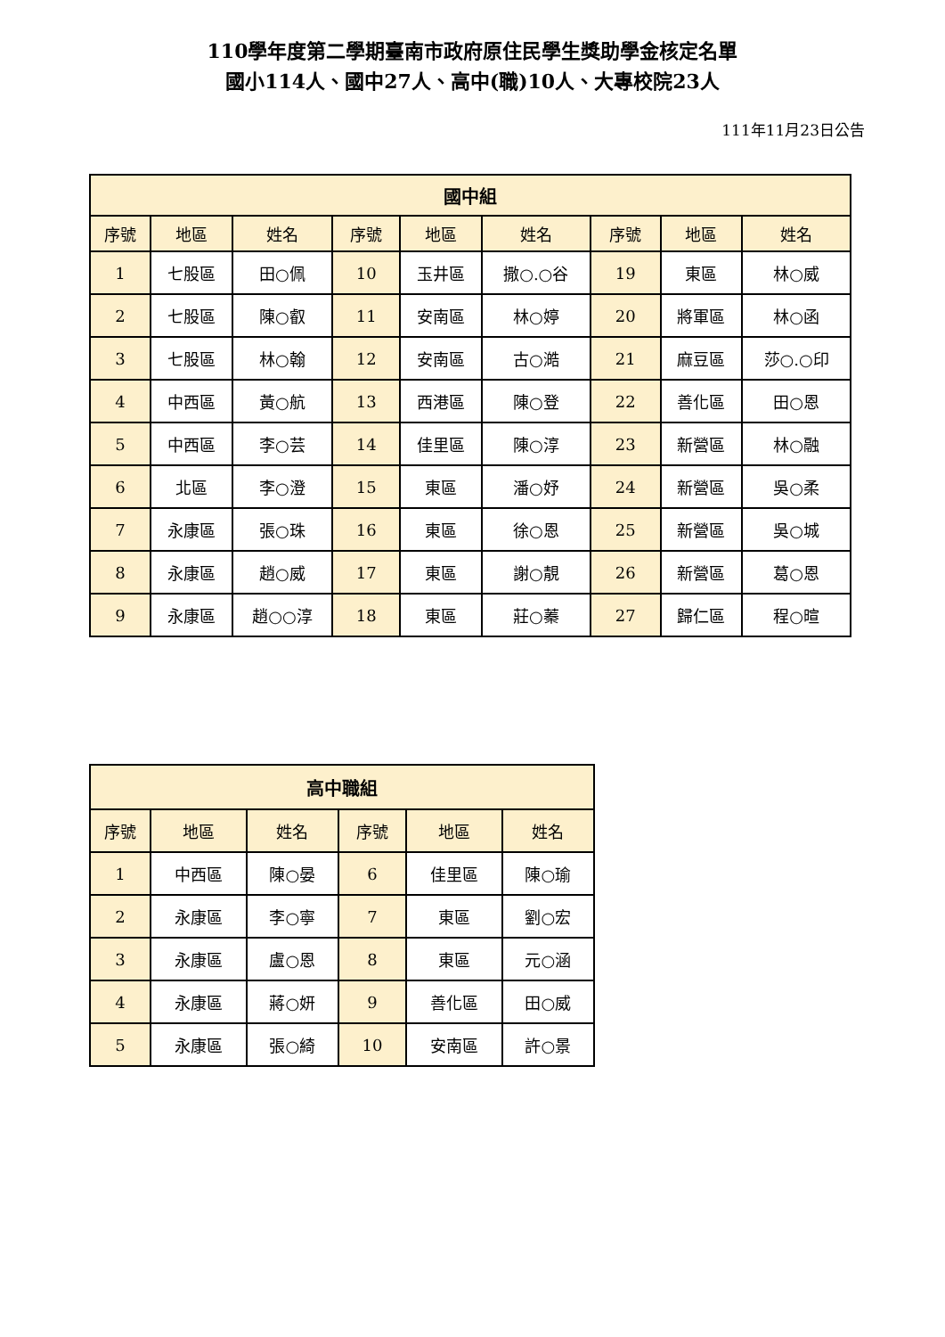110學年度第二學期臺南市政府原住民學生獎助學金核定名單
國小114人、國中27人、高中(職)10人、大專校院23人
111年11月23日公告
| 國中組 | | | | | | | | |
| --- | --- | --- | --- | --- | --- | --- | --- | --- |
| 序號 | 地區 | 姓名 | 序號 | 地區 | 姓名 | 序號 | 地區 | 姓名 |
| 1 | 七股區 | 田○佩 | 10 | 玉井區 | 撒○.○谷 | 19 | 東區 | 林○威 |
| 2 | 七股區 | 陳○叡 | 11 | 安南區 | 林○婷 | 20 | 將軍區 | 林○函 |
| 3 | 七股區 | 林○翰 | 12 | 安南區 | 古○澔 | 21 | 麻豆區 | 莎○.○印 |
| 4 | 中西區 | 黃○航 | 13 | 西港區 | 陳○登 | 22 | 善化區 | 田○恩 |
| 5 | 中西區 | 李○芸 | 14 | 佳里區 | 陳○淳 | 23 | 新營區 | 林○融 |
| 6 | 北區 | 李○澄 | 15 | 東區 | 潘○妤 | 24 | 新營區 | 吳○柔 |
| 7 | 永康區 | 張○珠 | 16 | 東區 | 徐○恩 | 25 | 新營區 | 吳○城 |
| 8 | 永康區 | 趙○威 | 17 | 東區 | 謝○靚 | 26 | 新營區 | 葛○恩 |
| 9 | 永康區 | 趙○○淳 | 18 | 東區 | 莊○蓁 | 27 | 歸仁區 | 程○暄 |
| 高中職組 | | | | | |
| --- | --- | --- | --- | --- | --- |
| 序號 | 地區 | 姓名 | 序號 | 地區 | 姓名 |
| 1 | 中西區 | 陳○晏 | 6 | 佳里區 | 陳○瑜 |
| 2 | 永康區 | 李○寧 | 7 | 東區 | 劉○宏 |
| 3 | 永康區 | 盧○恩 | 8 | 東區 | 元○涵 |
| 4 | 永康區 | 蔣○妍 | 9 | 善化區 | 田○威 |
| 5 | 永康區 | 張○綺 | 10 | 安南區 | 許○景 |